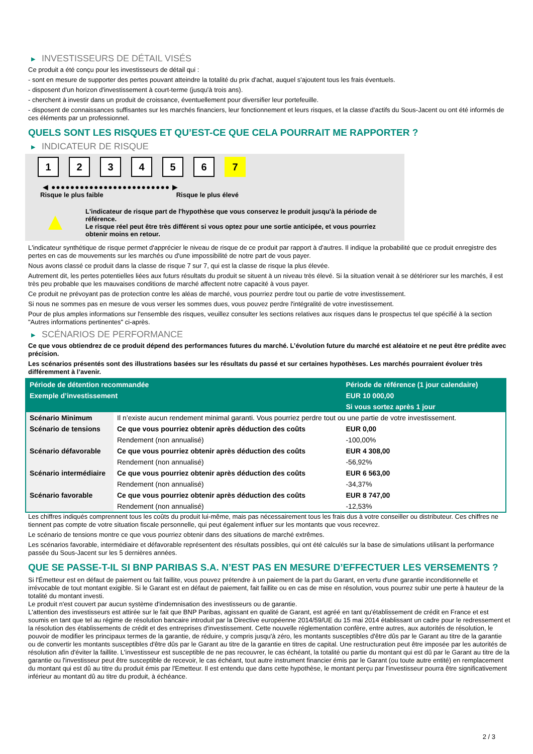▶ INVESTISSEURS DE DÉTAIL VISÉS
Ce produit a été conçu pour les investisseurs de détail qui :
- sont en mesure de supporter des pertes pouvant atteindre la totalité du prix d'achat, auquel s'ajoutent tous les frais éventuels.
- disposent d'un horizon d'investissement à court-terme (jusqu'à trois ans).
- cherchent à investir dans un produit de croissance, éventuellement pour diversifier leur portefeuille.
- disposent de connaissances suffisantes sur les marchés financiers, leur fonctionnement et leurs risques, et la classe d'actifs du Sous-Jacent ou ont été informés de ces éléments par un professionnel.
QUELS SONT LES RISQUES ET QU’EST-CE QUE CELA POURRAIT ME RAPPORTER ?
▶ INDICATEUR DE RISQUE
1 2 3 4 5 6 7
◀ ●●●●●●●●●●●●●●●●●●●●●●●●● ▶
Risque le plus faible Risque le plus élevé
▲
L'indicateur de risque part de l'hypothèse que vous conservez le produit jusqu'à la période de référence.
Le risque réel peut être très différent si vous optez pour une sortie anticipée, et vous pourriez obtenir moins en retour.
L'indicateur synthétique de risque permet d'apprécier le niveau de risque de ce produit par rapport à d'autres. Il indique la probabilité que ce produit enregistre des pertes en cas de mouvements sur les marchés ou d'une impossibilité de notre part de vous payer.
Nous avons classé ce produit dans la classe de risque 7 sur 7, qui est la classe de risque la plus élevée.
Autrement dit, les pertes potentielles liées aux futurs résultats du produit se situent à un niveau très élevé. Si la situation venait à se détériorer sur les marchés, il est très peu probable que les mauvaises conditions de marché affectent notre capacité à vous payer.
Ce produit ne prévoyant pas de protection contre les aléas de marché, vous pourriez perdre tout ou partie de votre investissement.
Si nous ne sommes pas en mesure de vous verser les sommes dues, vous pouvez perdre l'intégralité de votre investissement.
Pour de plus amples informations sur l'ensemble des risques, veuillez consulter les sections relatives aux risques dans le prospectus tel que spécifié à la section "Autres informations pertinentes" ci-après.
▶ SCÉNARIOS DE PERFORMANCE
Ce que vous obtiendrez de ce produit dépend des performances futures du marché. L’évolution future du marché est aléatoire et ne peut être prédite avec précision.
Les scénarios présentés sont des illustrations basées sur les résultats du passé et sur certaines hypothèses. Les marchés pourraient évoluer très différemment à l’avenir.
| Période de détention recommandée | | Période de référence (1 jour calendaire) |
| --- | --- | --- |
| Exemple d’investissement | | EUR 10 000,00 |
| | | Si vous sortez après 1 jour |
| Scénario Minimum | Il n’existe aucun rendement minimal garanti. Vous pourriez perdre tout ou une partie de votre investissement. | |
| Scénario de tensions | Ce que vous pourriez obtenir après déduction des coûts | EUR 0,00 |
| | Rendement (non annualisé) | -100,00% |
| Scénario défavorable | Ce que vous pourriez obtenir après déduction des coûts | EUR 4 308,00 |
| | Rendement (non annualisé) | -56,92% |
| Scénario intermédiaire | Ce que vous pourriez obtenir après déduction des coûts | EUR 6 563,00 |
| | Rendement (non annualisé) | -34,37% |
| Scénario favorable | Ce que vous pourriez obtenir après déduction des coûts | EUR 8 747,00 |
| | Rendement (non annualisé) | -12,53% |
Les chiffres indiqués comprennent tous les coûts du produit lui-même, mais pas nécessairement tous les frais dus à votre conseiller ou distributeur. Ces chiffres ne tiennent pas compte de votre situation fiscale personnelle, qui peut également influer sur les montants que vous recevrez.
Le scénario de tensions montre ce que vous pourriez obtenir dans des situations de marché extrêmes.
Les scénarios favorable, intermédiaire et défavorable représentent des résultats possibles, qui ont été calculés sur la base de simulations utilisant la performance passée du Sous-Jacent sur les 5 dernières années.
QUE SE PASSE-T-IL SI BNP PARIBAS S.A. N’EST PAS EN MESURE D’EFFECTUER LES VERSEMENTS ?
Si l'Émetteur est en défaut de paiement ou fait faillite, vous pouvez prétendre à un paiement de la part du Garant, en vertu d'une garantie inconditionnelle et irrévocable de tout montant exigible. Si le Garant est en défaut de paiement, fait faillite ou en cas de mise en résolution, vous pourrez subir une perte à hauteur de la totalité du montant investi.
Le produit n'est couvert par aucun système d'indemnisation des investisseurs ou de garantie.
L'attention des investisseurs est attirée sur le fait que BNP Paribas, agissant en qualité de Garant, est agréé en tant qu'établissement de crédit en France et est soumis en tant que tel au régime de résolution bancaire introduit par la Directive européenne 2014/59/UE du 15 mai 2014 établissant un cadre pour le redressement et la résolution des établissements de crédit et des entreprises d'investissement. Cette nouvelle réglementation confère, entre autres, aux autorités de résolution, le pouvoir de modifier les principaux termes de la garantie, de réduire, y compris jusqu'à zéro, les montants susceptibles d'être dûs par le Garant au titre de la garantie ou de convertir les montants susceptibles d'être dûs par le Garant au titre de la garantie en titres de capital. Une restructuration peut être imposée par les autorités de résolution afin d'éviter la faillite. L'investisseur est susceptible de ne pas recouvrer, le cas échéant, la totalité ou partie du montant qui est dû par le Garant au titre de la garantie ou l'investisseur peut être susceptible de recevoir, le cas échéant, tout autre instrument financier émis par le Garant (ou toute autre entité) en remplacement du montant qui est dû au titre du produit émis par l'Emetteur. Il est entendu que dans cette hypothèse, le montant perçu par l'investisseur pourra être significativement inférieur au montant dû au titre du produit, à échéance.
2 / 3